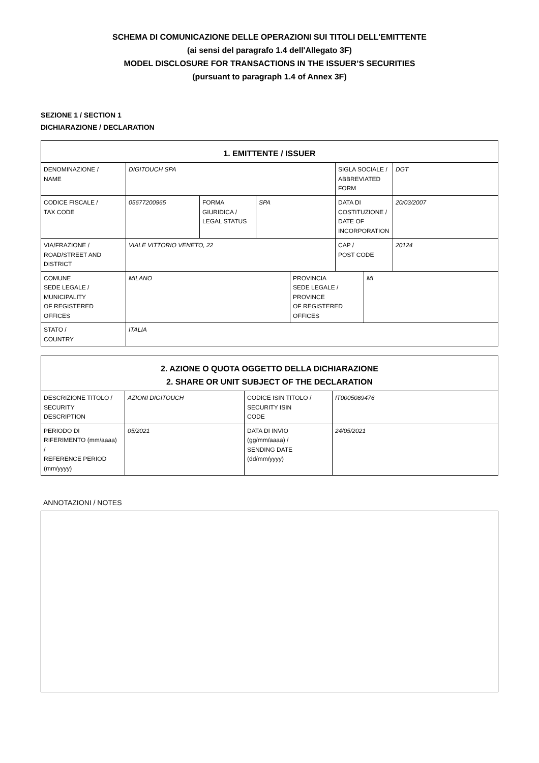SCHEMA DI COMUNICAZIONE DELLE OPERAZIONI SUI TITOLI DELL'EMITTENTE
(ai sensi del paragrafo 1.4 dell'Allegato 3F)
MODEL DISCLOSURE FOR TRANSACTIONS IN THE ISSUER’S SECURITIES
(pursuant to paragraph 1.4 of Annex 3F)
SEZIONE 1 / SECTION 1
DICHIARAZIONE / DECLARATION
| 1. EMITTENTE / ISSUER | | | | | | | |
| --- | --- | --- | --- | --- | --- | --- | --- |
| DENOMINAZIONE / NAME | DIGITOUCH SPA | | | | SIGLA SOCIALE / ABBREVIATED FORM | | DGT |
| CODICE FISCALE / TAX CODE | 05677200965 | FORMA GIURIDICA / LEGAL STATUS | SPA | | DATA DI COSTITUZIONE / DATE OF INCORPORATION | | 20/03/2007 |
| VIA/FRAZIONE / ROAD/STREET AND DISTRICT | VIALE VITTORIO VENETO, 22 | | | | CAP / POST CODE | | 20124 |
| COMUNE SEDE LEGALE / MUNICIPALITY OF REGISTERED OFFICES | MILANO | | | PROVINCIA SEDE LEGALE / PROVINCE OF REGISTERED OFFICES | | MI | |
| STATO / COUNTRY | ITALIA | | | | | | |
| 2. AZIONE O QUOTA OGGETTO DELLA DICHIARAZIONE 2. SHARE OR UNIT SUBJECT OF THE DECLARATION | | | |
| --- | --- | --- | --- |
| DESCRIZIONE TITOLO / SECURITY DESCRIPTION | AZIONI DIGITOUCH | CODICE ISIN TITOLO / SECURITY ISIN CODE | IT0005089476 |
| PERIODO DI RIFERIMENTO (mm/aaaa) / REFERENCE PERIOD (mm/yyyy) | 05/2021 | DATA DI INVIO (gg/mm/aaaa) / SENDING DATE (dd/mm/yyyy) | 24/05/2021 |
ANNOTAZIONI / NOTES